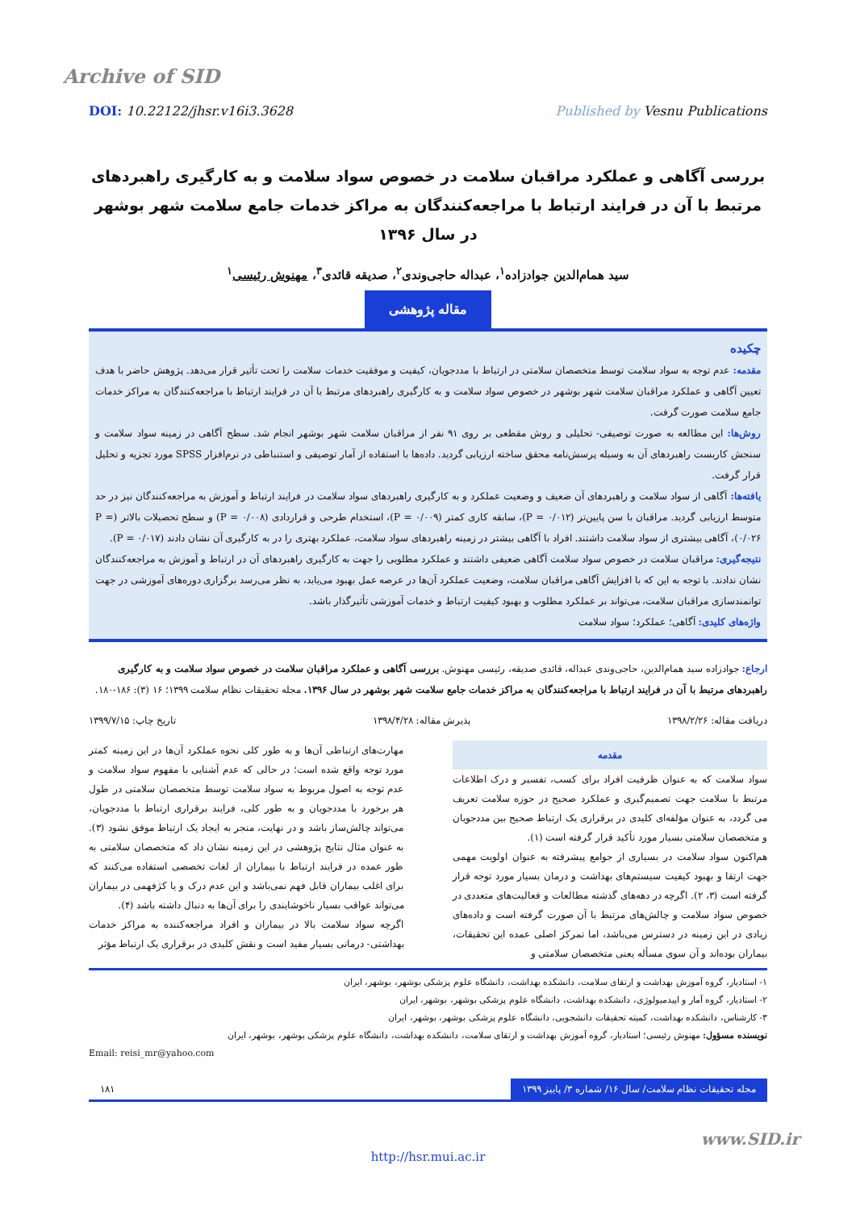Archive of SID
DOI: 10.22122/jhsr.v16i3.3628 Published by Vesnu Publications
بررسی آگاهی و عملکرد مراقبان سلامت در خصوص سواد سلامت و به کارگیری راهبردهای مرتبط با آن در فرایند ارتباط با مراجعه‌کنندگان به مراکز خدمات جامع سلامت شهر بوشهر در سال ۱۳۹۶
سید همام‌الدین جوادزاده<sup>۱</sup>، عبداله حاجی‌وندی<sup>۲</sup>، صدیقه قائدی<sup>۳</sup>، مهنوش رئیسی<sup>۱</sup>
مقاله پژوهشی
چکیده
مقدمه: عدم توجه به سواد سلامت توسط متخصصان سلامتی در ارتباط با مددجویان، کیفیت و موفقیت خدمات سلامت را تحت تأثیر قرار می‌دهد. پژوهش حاضر با هدف تعیین آگاهی و عملکرد مراقبان سلامت شهر بوشهر در خصوص سواد سلامت و به کارگیری راهبردهای مرتبط با آن در فرایند ارتباط با مراجعه‌کنندگان به مراکز خدمات جامع سلامت صورت گرفت.
روش‌ها: این مطالعه به صورت توصیفی- تحلیلی و روش مقطعی بر روی ۹۱ نفر از مراقبان سلامت شهر بوشهر انجام شد. سطح آگاهی در زمینه سواد سلامت و سنجش کاربست راهبردهای آن به وسیله پرسش‌نامه محقق ساخته ارزیابی گردید. داده‌ها با استفاده از آمار توصیفی و استنباطی در نرم‌افزار SPSS مورد تجزیه و تحلیل قرار گرفت.
یافته‌ها: آگاهی از سواد سلامت و راهبردهای آن ضعیف و وضعیت عملکرد و به کارگیری راهبردهای سواد سلامت در فرایند ارتباط و آموزش به مراجعه‌کنندگان نیز در حد متوسط ارزیابی گردید. مراقبان با سن پایین‌تر (P = ۰/۰۱۲)، سابقه کاری کمتر (P = ۰/۰۰۹)، استخدام طرحی و قراردادی (P = ۰/۰۰۸) و سطح تحصیلات بالاتر (P = ۰/۰۲۶)، آگاهی بیشتری از سواد سلامت داشتند. افراد با آگاهی بیشتر در زمینه راهبردهای سواد سلامت، عملکرد بهتری را در به کارگیری آن نشان دادند (P = ۰/۰۱۷).
نتیجه‌گیری: مراقبان سلامت در خصوص سواد سلامت آگاهی ضعیفی داشتند و عملکرد مطلوبی را جهت به کارگیری راهبردهای آن در ارتباط و آموزش به مراجعه‌کنندگان نشان ندادند. با توجه به این که با افزایش آگاهی مراقبان سلامت، وضعیت عملکرد آن‌ها در عرصه عمل بهبود می‌یابد، به نظر می‌رسد برگزاری دوره‌های آموزشی در جهت توانمندسازی مراقبان سلامت، می‌تواند بر عملکرد مطلوب و بهبود کیفیت ارتباط و خدمات آموزشی تأثیرگذار باشد.
واژه‌های کلیدی: آگاهی؛ عملکرد؛ سواد سلامت
ارجاع: جوادزاده سید همام‌الدین، حاجی‌وندی عبداله، قائدی صدیقه، رئیسی مهنوش. بررسی آگاهی و عملکرد مراقبان سلامت در خصوص سواد سلامت و به کارگیری راهبردهای مرتبط با آن در فرایند ارتباط با مراجعه‌کنندگان به مراکز خدمات جامع سلامت شهر بوشهر در سال ۱۳۹۶. مجله تحقیقات نظام سلامت ۱۳۹۹؛ ۱۶ (۳): ۱۸۶-۱۸۰.
دریافت مقاله: ۱۳۹۸/۲/۲۶ پذیرش مقاله: ۱۳۹۸/۴/۲۸ تاریخ چاپ: ۱۳۹۹/۷/۱۵
مقدمه
سواد سلامت که به عنوان ظرفیت افراد برای کسب، تفسیر و درک اطلاعات مرتبط با سلامت جهت تصمیم‌گیری و عملکرد صحیح در حوزه سلامت تعریف می گردد، به عنوان مؤلفه‌ای کلیدی در برقراری یک ارتباط صحیح بین مددجویان و متخصصان سلامتی بسیار مورد تأکید قرار گرفته است (۱).
هم‌اکنون سواد سلامت در بسیاری از جوامع پیشرفته به عنوان اولویت مهمی جهت ارتقا و بهبود کیفیت سیستم‌های بهداشت و درمان بسیار مورد توجه قرار گرفته است (۳، ۲). اگرچه در دهه‌های گذشته مطالعات و فعالیت‌های متعددی در خصوص سواد سلامت و چالش‌های مرتبط با آن صورت گرفته است و داده‌های زیادی در این زمینه در دسترس می‌باشد، اما تمرکز اصلی عمده این تحقیقات، بیماران بوده‌اند و آن سوی مسأله یعنی متخصصان سلامتی و
مهارت‌های ارتباطی آن‌ها و به طور کلی نحوه عملکرد آن‌ها در این زمینه کمتر مورد توجه واقع شده است؛ در حالی که عدم آشنایی با مفهوم سواد سلامت و عدم توجه به اصول مربوط به سواد سلامت توسط متخصصان سلامتی در طول هر برخورد با مددجویان و به طور کلی، فرایند برقراری ارتباط با مددجویان، می‌تواند چالش‌ساز باشد و در نهایت، منجر به ایجاد یک ارتباط موفق نشود (۳). به عنوان مثال نتایج پژوهشی در این زمینه نشان داد که متخصصان سلامتی به طور عمده در فرایند ارتباط با بیماران از لغات تخصصی استفاده می‌کنند که برای اغلب بیماران قابل فهم نمی‌باشد و این عدم درک و یا کژفهمی در بیماران می‌تواند عواقب بسیار ناخوشایندی را برای آن‌ها به دنبال داشته باشد (۴).
اگرچه سواد سلامت بالا در بیماران و افراد مراجعه‌کننده به مراکز خدمات بهداشتی- درمانی بسیار مفید است و نقش کلیدی در برقراری یک ارتباط مؤثر
۱- استادیار، گروه آموزش بهداشت و ارتقای سلامت، دانشکده بهداشت، دانشگاه علوم پزشکی بوشهر، بوشهر، ایران
۲- استادیار، گروه آمار و اپیدمیولوژی، دانشکده بهداشت، دانشگاه علوم پزشکی بوشهر، بوشهر، ایران
۳- کارشناس، دانشکده بهداشت، کمیته تحقیقات دانشجویی، دانشگاه علوم پزشکی بوشهر، بوشهر، ایران
نویسنده مسؤول: مهنوش رئیسی؛ استادیار، گروه آموزش بهداشت و ارتقای سلامت، دانشکده بهداشت، دانشگاه علوم پزشکی بوشهر، بوشهر، ایران
Email: reisi_mr@yahoo.com
مجله تحقیقات نظام سلامت/ سال ۱۶/ شماره ۳/ پاییز ۱۳۹۹ ۱۸۱
www.SID.ir
http://hsr.mui.ac.ir